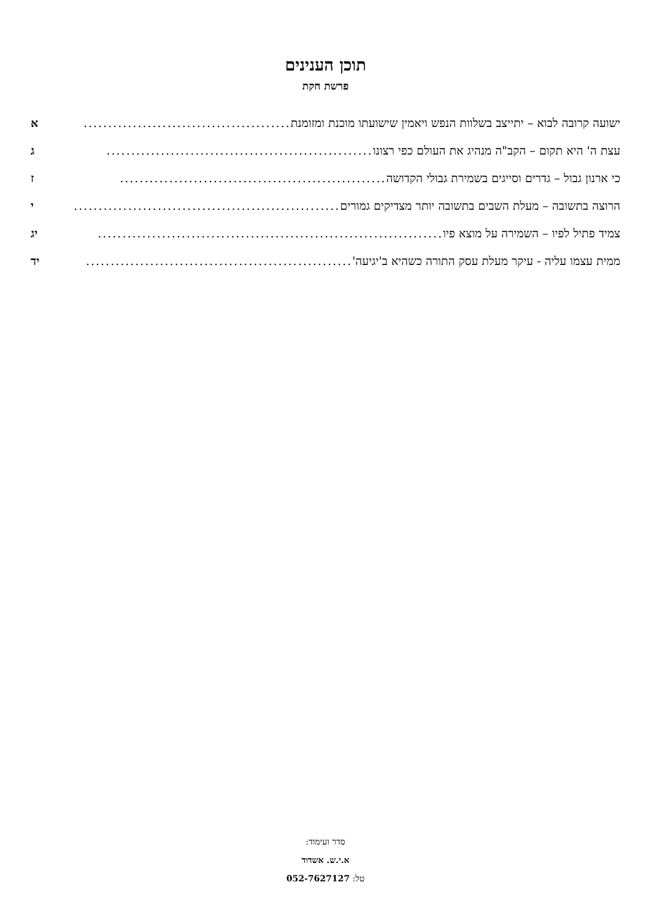תוכן הענינים
פרשת חקת
ישועה קרובה לבוא – יתייצב בשלוות הנפש ויאמין שישועתו מוכנת ומזומנת .......................................... א
עצת ה' היא תקום – הקב"ה מנהיג את העולם כפי רצונו...................................................... ג
כי ארנון גבול – גדרים וסייגים בשמירת גבולי הקדושה...................................................... ז
הרוצה בתשובה – מעלת השבים בתשובה יותר מצדיקים גמורים ...................................................... י
צמיד פתיל לפיו – השמירה על מוצא פיו...................................................................... יג
ממית עצמו עליה - עיקר מעלת עסק התורה כשהיא ב'יגיעה' ...................................................... יד
סדר ועימוד:
א.י.ש. אשדוד
טל: 052-7627127